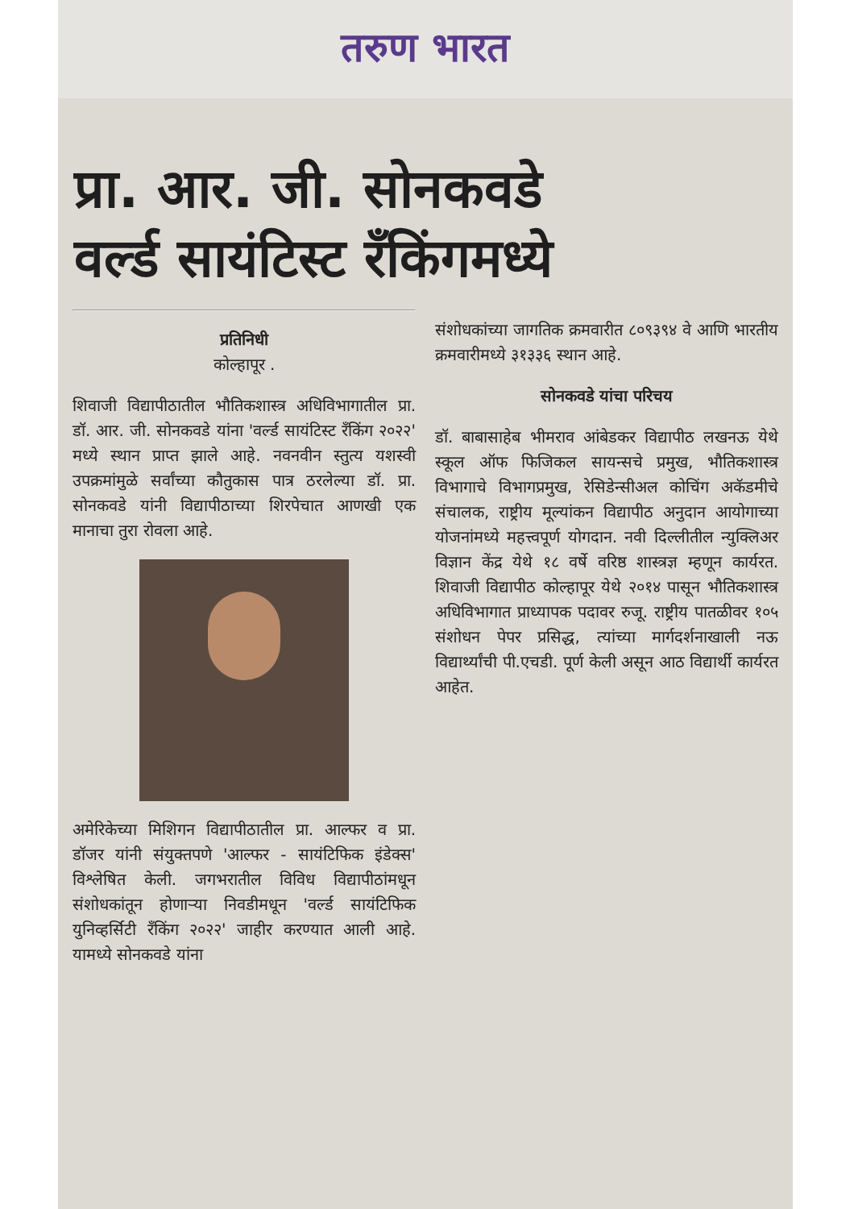तरुण भारत
प्रा. आर. जी. सोनकवडे
वर्ल्ड सायंटिस्ट रँकिंगमध्ये
प्रतिनिधी
कोल्हापूर .
शिवाजी विद्यापीठातील भौतिकशास्त्र अधिविभागातील प्रा. डॉ. आर. जी. सोनकवडे यांना 'वर्ल्ड सायंटिस्ट रँकिंग २०२२' मध्ये स्थान प्राप्त झाले आहे. नवनवीन स्तुत्य यशस्वी उपक्रमांमुळे सर्वांच्या कौतुकास पात्र ठरलेल्या डॉ. प्रा. सोनकवडे यांनी विद्यापीठाच्या शिरपेचात आणखी एक मानाचा तुरा रोवला आहे.
अमेरिकेच्या मिशिगन विद्यापीठातील प्रा. आल्फर व प्रा. डॉजर यांनी संयुक्तपणे 'आल्फर - सायंटिफिक इंडेक्स' विश्लेषित केली. जगभरातील विविध विद्यापीठांमधून संशोधकांतून होणाऱ्या निवडीमधून 'वर्ल्ड सायंटिफिक युनिव्हर्सिटी रँकिंग २०२२' जाहीर करण्यात आली आहे. यामध्ये सोनकवडे यांना
संशोधकांच्या जागतिक क्रमवारीत ८०९३९४ वे आणि भारतीय क्रमवारीमध्ये ३१३३६ स्थान आहे.
सोनकवडे यांचा परिचय
डॉ. बाबासाहेब भीमराव आंबेडकर विद्यापीठ लखनऊ येथे स्कूल ऑफ फिजिकल सायन्सचे प्रमुख, भौतिकशास्त्र विभागाचे विभागप्रमुख, रेसिडेन्सीअल कोचिंग अकॅडमीचे संचालक, राष्ट्रीय मूल्यांकन विद्यापीठ अनुदान आयोगाच्या योजनांमध्ये महत्त्वपूर्ण योगदान. नवी दिल्लीतील न्युक्लिअर विज्ञान केंद्र येथे १८ वर्षे वरिष्ठ शास्त्रज्ञ म्हणून कार्यरत. शिवाजी विद्यापीठ कोल्हापूर येथे २०१४ पासून भौतिकशास्त्र अधिविभागात प्राध्यापक पदावर रुजू. राष्ट्रीय पातळीवर १०५ संशोधन पेपर प्रसिद्ध, त्यांच्या मार्गदर्शनाखाली नऊ विद्यार्थ्यांची पी.एचडी. पूर्ण केली असून आठ विद्यार्थी कार्यरत आहेत.